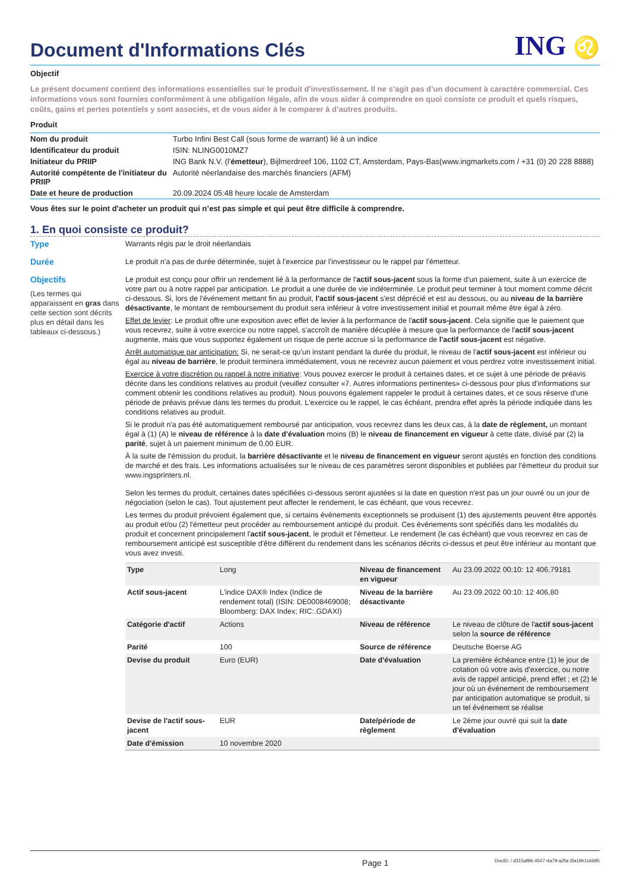Document d'Informations Clés
ING ♌
Objectif
Le présent document contient des informations essentielles sur le produit d'investissement. Il ne s’agit pas d’un document à caractère commercial. Ces informations vous sont fournies conformément à une obligation légale, afin de vous aider à comprendre en quoi consiste ce produit et quels risques, coûts, gains et pertes potentiels y sont associés, et de vous aider à le comparer à d’autres produits.
Produit
| Nom du produit | Turbo Infini Best Call (sous forme de warrant) lié à un indice |
| Identificateur du produit | ISIN: NLING0010MZ7 |
| Initiateur du PRIIP | ING Bank N.V. (l' émetteur ), Bijlmerdreef 106, 1102 CT, Amsterdam, Pays-Bas(www.ingmarkets.com / +31 (0) 20 228 8888) |
| Autorité compétente de l'initiateur du PRIIP | Autorité néerlandaise des marchés financiers (AFM) |
| Date et heure de production | 20.09.2024 05:48 heure locale de Amsterdam |
Vous êtes sur le point d'acheter un produit qui n’est pas simple et qui peut être difficile à comprendre.
1. En quoi consiste ce produit?
Type Warrants régis par le droit néerlandais
Durée Le produit n'a pas de durée déterminée, sujet à l'exercice par l'investisseur ou le rappel par l'émetteur.
Objectifs
(Les termes qui apparaissent en gras dans cette section sont décrits plus en détail dans les tableaux ci-dessous.)
Le produit est conçu pour offrir un rendement lié à la performance de l'actif sous-jacent sous la forme d'un paiement, suite à un exercice de votre part ou à notre rappel par anticipation. Le produit a une durée de vie indéterminée. Le produit peut terminer à tout moment comme décrit ci-dessous. Si, lors de l'événement mettant fin au produit, l'actif sous-jacent s'est déprécié et est au dessous, ou au niveau de la barrière désactivante, le montant de remboursement du produit sera inférieur à votre investissement initial et pourrait même être égal à zéro.
Effet de levier: Le produit offre une exposition avec effet de levier à la performance de l'actif sous-jacent. Cela signifie que le paiement que vous recevrez, suite à votre exercice ou notre rappel, s'accroît de manière décuplée à mesure que la performance de l'actif sous-jacent augmente, mais que vous supportez également un risque de perte accrue si la performance de l'actif sous-jacent est négative.
Arrêt automatique par anticipation: Si, ne serait-ce qu'un instant pendant la durée du produit, le niveau de l'actif sous-jacent est inférieur ou égal au niveau de barrière, le produit terminera immédiatement, vous ne recevrez aucun paiement et vous perdrez votre investissement initial.
Exercice à votre discrétion ou rappel à notre initiative: Vous pouvez exercer le produit à certaines dates, et ce sujet à une période de préavis décrite dans les conditions relatives au produit (veuillez consulter «7. Autres informations pertinentes» ci-dessous pour plus d'informations sur comment obtenir les conditions relatives au produit). Nous pouvons également rappeler le produit à certaines dates, et ce sous réserve d'une période de préavis prévue dans les termes du produit. L'exercice ou le rappel, le cas échéant, prendra effet après la période indiquée dans les conditions relatives au produit.
Si le produit n'a pas été automatiquement remboursé par anticipation, vous recevrez dans les deux cas, à la date de règlement, un montant égal à (1) (A) le niveau de référence à la date d'évaluation moins (B) le niveau de financement en vigueur à cette date, divisé par (2) la parité, sujet à un paiement minimum de 0,00 EUR.
À la suite de l'émission du produit, la barrière désactivante et le niveau de financement en vigueur seront ajustés en fonction des conditions de marché et des frais. Les informations actualisées sur le niveau de ces paramètres seront disponibles et publiées par l'émetteur du produit sur www.ingsprinters.nl.
Selon les termes du produit, certaines dates spécifiées ci-dessous seront ajustées si la date en question n'est pas un jour ouvré ou un jour de négociation (selon le cas). Tout ajustement peut affecter le rendement, le cas échéant, que vous recevrez.
Les termes du produit prévoient également que, si certains événements exceptionnels se produisent (1) des ajustements peuvent être apportés au produit et/ou (2) l'émetteur peut procéder au remboursement anticipé du produit. Ces événements sont spécifiés dans les modalités du produit et concernent principalement l'actif sous-jacent, le produit et l'émetteur. Le rendement (le cas échéant) que vous recevrez en cas de remboursement anticipé est susceptible d'être différent du rendement dans les scénarios décrits ci-dessus et peut être inférieur au montant que vous avez investi.
| Type | Long | Niveau de financement en vigueur | Au 23.09.2022 00:10: 12 406,79181 |
| Actif sous-jacent | L'indice DAX® Index (Indice de rendement total) (ISIN: DE0008469008; Bloomberg: DAX Index; RIC:.GDAXI) | Niveau de la barrière désactivante | Au 23.09.2022 00:10: 12 406,80 |
| Catégorie d'actif | Actions | Niveau de référence | Le niveau de clôture de l' actif sous-jacent selon la source de référence |
| Parité | 100 | Source de référence | Deutsche Boerse AG |
| Devise du produit | Euro (EUR) | Date d'évaluation | La première échéance entre (1) le jour de cotation où votre avis d'exercice, ou notre avis de rappel anticipé, prend effet ; et (2) le jour où un événement de remboursement par anticipation automatique se produit, si un tel événement se réalise |
| Devise de l'actif sous-jacent | EUR | Date/période de règlement | Le 2ème jour ouvré qui suit la date d'évaluation |
| Date d'émission | 10 novembre 2020 | | |
Page 1 DocID: / d315af96-4507-4a79-a2fa-2fa19b1c6695